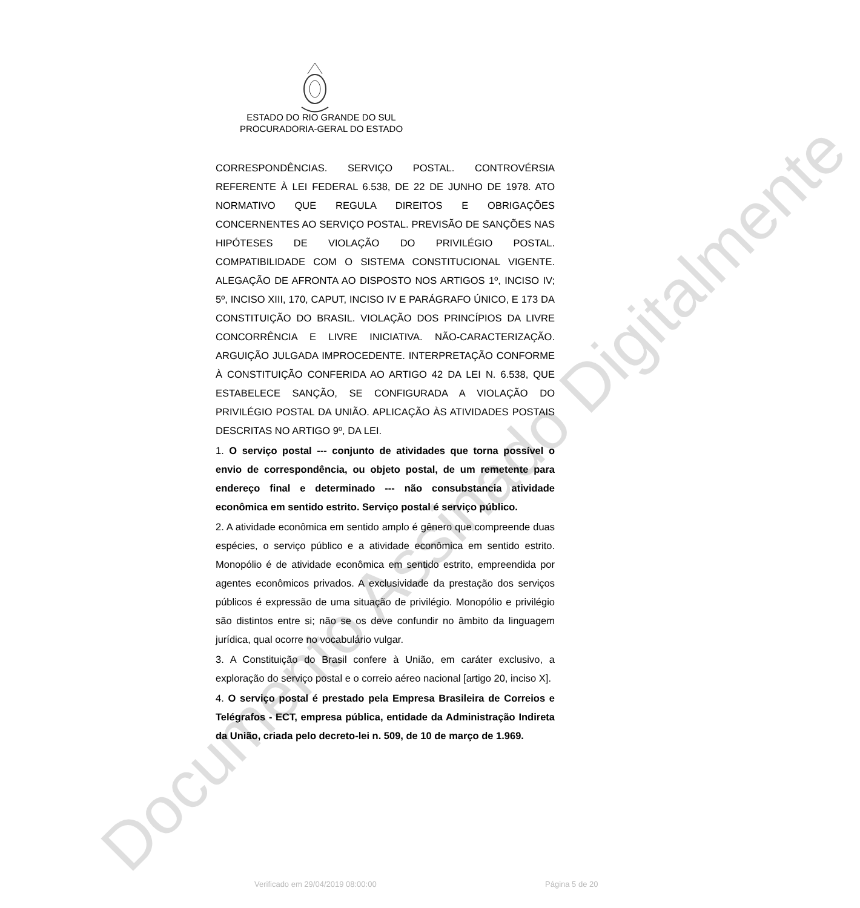ESTADO DO RIO GRANDE DO SUL
PROCURADORIA-GERAL DO ESTADO
CORRESPONDÊNCIAS. SERVIÇO POSTAL. CONTROVÉRSIA REFERENTE À LEI FEDERAL 6.538, DE 22 DE JUNHO DE 1978. ATO NORMATIVO QUE REGULA DIREITOS E OBRIGAÇÕES CONCERNENTES AO SERVIÇO POSTAL. PREVISÃO DE SANÇÕES NAS HIPÓTESES DE VIOLAÇÃO DO PRIVILÉGIO POSTAL. COMPATIBILIDADE COM O SISTEMA CONSTITUCIONAL VIGENTE. ALEGAÇÃO DE AFRONTA AO DISPOSTO NOS ARTIGOS 1º, INCISO IV; 5º, INCISO XIII, 170, CAPUT, INCISO IV E PARÁGRAFO ÚNICO, E 173 DA CONSTITUIÇÃO DO BRASIL. VIOLAÇÃO DOS PRINCÍPIOS DA LIVRE CONCORRÊNCIA E LIVRE INICIATIVA. NÃO-CARACTERIZAÇÃO. ARGUIÇÃO JULGADA IMPROCEDENTE. INTERPRETAÇÃO CONFORME À CONSTITUIÇÃO CONFERIDA AO ARTIGO 42 DA LEI N. 6.538, QUE ESTABELECE SANÇÃO, SE CONFIGURADA A VIOLAÇÃO DO PRIVILÉGIO POSTAL DA UNIÃO. APLICAÇÃO ÀS ATIVIDADES POSTAIS DESCRITAS NO ARTIGO 9º, DA LEI.
1. O serviço postal --- conjunto de atividades que torna possível o envio de correspondência, ou objeto postal, de um remetente para endereço final e determinado --- não consubstancia atividade econômica em sentido estrito. Serviço postal é serviço público.
2. A atividade econômica em sentido amplo é gênero que compreende duas espécies, o serviço público e a atividade econômica em sentido estrito. Monopólio é de atividade econômica em sentido estrito, empreendida por agentes econômicos privados. A exclusividade da prestação dos serviços públicos é expressão de uma situação de privilégio. Monopólio e privilégio são distintos entre si; não se os deve confundir no âmbito da linguagem jurídica, qual ocorre no vocabulário vulgar.
3. A Constituição do Brasil confere à União, em caráter exclusivo, a exploração do serviço postal e o correio aéreo nacional [artigo 20, inciso X].
4. O serviço postal é prestado pela Empresa Brasileira de Correios e Telégrafos - ECT, empresa pública, entidade da Administração Indireta da União, criada pelo decreto-lei n. 509, de 10 de março de 1.969.
Documento Assinado Digitalmente
Verificado em 29/04/2019 08:00:00
Página 5 de 20